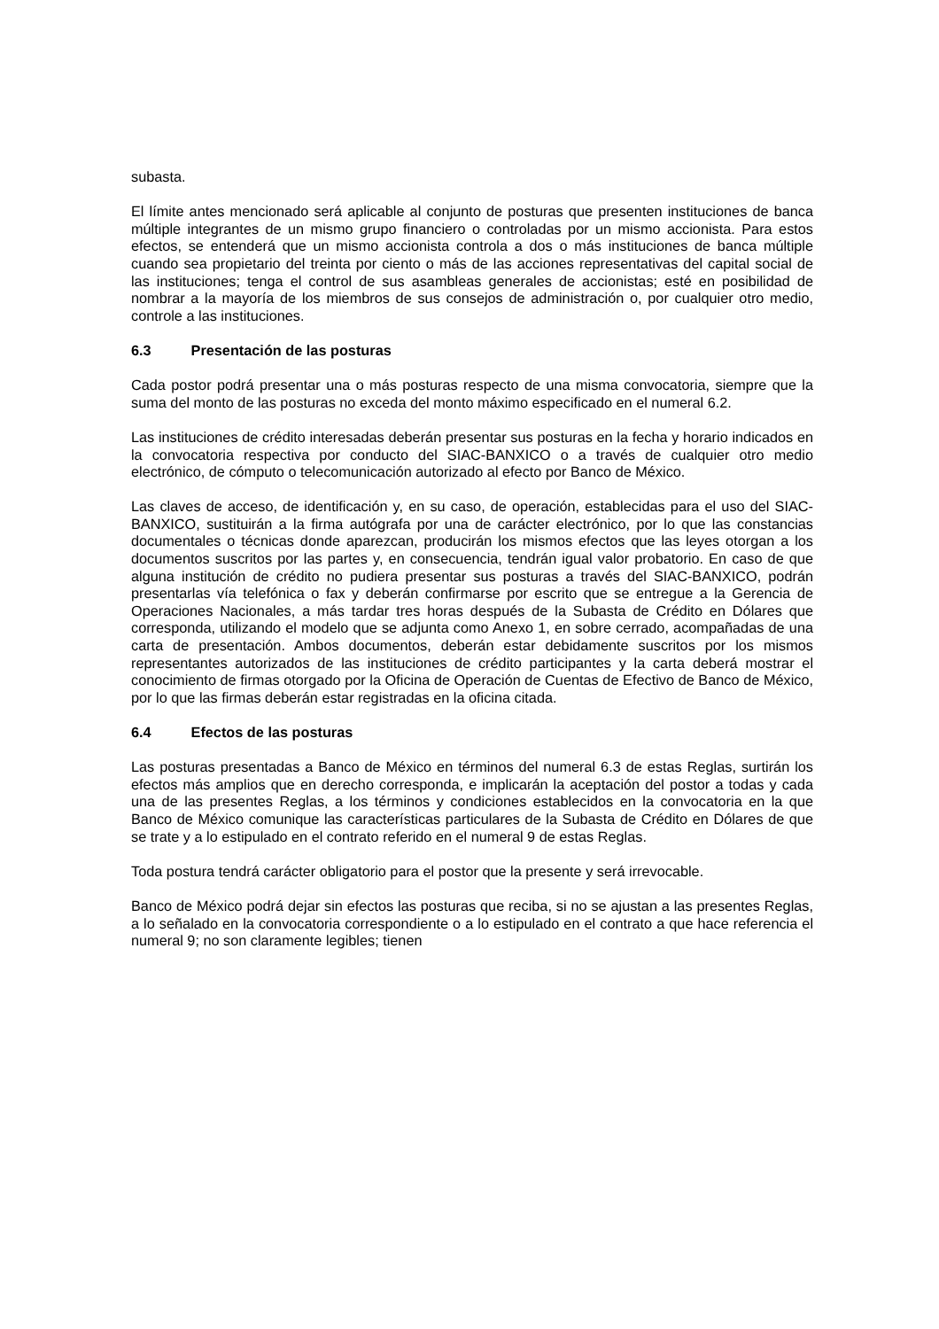subasta.
El límite antes mencionado será aplicable al conjunto de posturas que presenten instituciones de banca múltiple integrantes de un mismo grupo financiero o controladas por un mismo accionista. Para estos efectos, se entenderá que un mismo accionista controla a dos o más instituciones de banca múltiple cuando sea propietario del treinta por ciento o más de las acciones representativas del capital social de las instituciones; tenga el control de sus asambleas generales de accionistas; esté en posibilidad de nombrar a la mayoría de los miembros de sus consejos de administración o, por cualquier otro medio, controle a las instituciones.
6.3 Presentación de las posturas
Cada postor podrá presentar una o más posturas respecto de una misma convocatoria, siempre que la suma del monto de las posturas no exceda del monto máximo especificado en el numeral 6.2.
Las instituciones de crédito interesadas deberán presentar sus posturas en la fecha y horario indicados en la convocatoria respectiva por conducto del SIAC-BANXICO o a través de cualquier otro medio electrónico, de cómputo o telecomunicación autorizado al efecto por Banco de México.
Las claves de acceso, de identificación y, en su caso, de operación, establecidas para el uso del SIAC-BANXICO, sustituirán a la firma autógrafa por una de carácter electrónico, por lo que las constancias documentales o técnicas donde aparezcan, producirán los mismos efectos que las leyes otorgan a los documentos suscritos por las partes y, en consecuencia, tendrán igual valor probatorio. En caso de que alguna institución de crédito no pudiera presentar sus posturas a través del SIAC-BANXICO, podrán presentarlas vía telefónica o fax y deberán confirmarse por escrito que se entregue a la Gerencia de Operaciones Nacionales, a más tardar tres horas después de la Subasta de Crédito en Dólares que corresponda, utilizando el modelo que se adjunta como Anexo 1, en sobre cerrado, acompañadas de una carta de presentación. Ambos documentos, deberán estar debidamente suscritos por los mismos representantes autorizados de las instituciones de crédito participantes y la carta deberá mostrar el conocimiento de firmas otorgado por la Oficina de Operación de Cuentas de Efectivo de Banco de México, por lo que las firmas deberán estar registradas en la oficina citada.
6.4 Efectos de las posturas
Las posturas presentadas a Banco de México en términos del numeral 6.3 de estas Reglas, surtirán los efectos más amplios que en derecho corresponda, e implicarán la aceptación del postor a todas y cada una de las presentes Reglas, a los términos y condiciones establecidos en la convocatoria en la que Banco de México comunique las características particulares de la Subasta de Crédito en Dólares de que se trate y a lo estipulado en el contrato referido en el numeral 9 de estas Reglas.
Toda postura tendrá carácter obligatorio para el postor que la presente y será irrevocable.
Banco de México podrá dejar sin efectos las posturas que reciba, si no se ajustan a las presentes Reglas, a lo señalado en la convocatoria correspondiente o a lo estipulado en el contrato a que hace referencia el numeral 9; no son claramente legibles; tienen